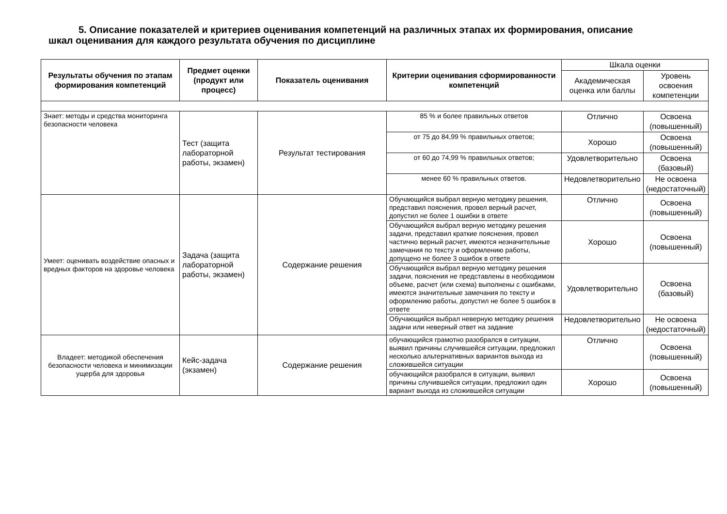5. Описание показателей и критериев оценивания компетенций на различных этапах их формирования, описание
шкал оценивания для каждого результата обучения по дисциплине
| Результаты обучения по этапам формирования компетенций | Предмет оценки (продукт или процесс) | Показатель оценивания | Критерии оценивания сформированности компетенций | Шкала оценки | |
| --- | --- | --- | --- | --- | --- |
| | | | | Академическая оценка или баллы | Уровень освоения компетенции |
| Знает: методы и средства мониторинга безопасности человека | Тест (защита лабораторной работы, экзамен) | Результат тестирования | 85 % и более правильных ответов | Отлично | Освоена (повышенный) |
| | | | от 75 до 84,99 % правильных ответов; | Хорошо | Освоена (повышенный) |
| | | | от 60 до 74,99 % правильных ответов; | Удовлетворительно | Освоена (базовый) |
| | | | менее 60 % правильных ответов. | Недовлетворительно | Не освоена (недостаточный) |
| Умеет: оценивать воздействие опасных и вредных факторов на здоровье человека | Задача (защита лабораторной работы, экзамен) | Содержание решения | Обучающийся выбрал верную методику решения, представил пояснения, провел верный расчет, допустил не более 1 ошибки в ответе | Отлично | Освоена (повышенный) |
| | | | Обучающийся выбрал верную методику решения задачи, представил краткие пояснения, провел частично верный расчет, имеются незначительные замечания по тексту и оформлению работы, допущено не более 3 ошибок в ответе | Хорошо | Освоена (повышенный) |
| | | | Обучающийся выбрал верную методику решения задачи, пояснения не представлены в необходимом объеме, расчет (или схема) выполнены с ошибками, имеются значительные замечания по тексту и оформлению работы, допустил не более 5 ошибок в ответе | Удовлетворительно | Освоена (базовый) |
| | | | Обучающийся выбрал неверную методику решения задачи или неверный ответ на задание | Недовлетворительно | Не освоена (недостаточный) |
| Владеет: методикой обеспечения безопасности человека и минимизации ущерба для здоровья | Кейс-задача (экзамен) | Содержание решения | обучающийся грамотно разобрался в ситуации, выявил причины случившейся ситуации, предложил несколько альтернативных вариантов выхода из сложившейся ситуации | Отлично | Освоена (повышенный) |
| | | | обучающийся разобрался в ситуации, выявил причины случившейся ситуации, предложил один вариант выхода из сложившейся ситуации | Хорошо | Освоена (повышенный) |